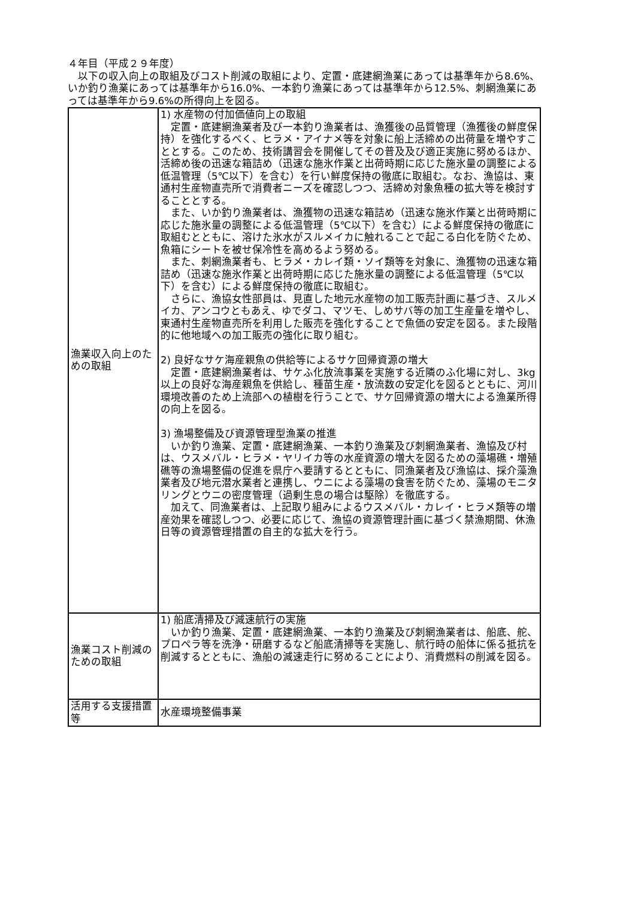４年目（平成２９年度）
　以下の収入向上の取組及びコスト削減の取組により、定置・底建網漁業にあっては基準年から8.6%、いか釣り漁業にあっては基準年から16.0%、一本釣り漁業にあっては基準年から12.5%、刺網漁業にあっては基準年から9.6%の所得向上を図る。
| 漁業収入向上のための取組 | 1) 水産物の付加価値向上の取組 定置・底建網漁業者及び一本釣り漁業者は、漁獲後の品質管理（漁獲後の鮮度保持）を強化するべく、ヒラメ・アイナメ等を対象に船上活締めの出荷量を増やすこととする。このため、技術講習会を開催してその普及及び適正実施に努めるほか、活締め後の迅速な箱詰め（迅速な施氷作業と出荷時期に応じた施氷量の調整による低温管理（5℃以下）を含む）を行い鮮度保持の徹底に取組む。なお、漁協は、東通村生産物直売所で消費者ニーズを確認しつつ、活締め対象魚種の拡大等を検討することとする。 また、いか釣り漁業者は、漁獲物の迅速な箱詰め（迅速な施氷作業と出荷時期に応じた施氷量の調整による低温管理（5℃以下）を含む）による鮮度保持の徹底に取組むとともに、溶けた氷水がスルメイカに触れることで起こる白化を防ぐため、魚箱にシートを被せ保冷性を高めるよう努める。 また、刺網漁業者も、ヒラメ・カレイ類・ソイ類等を対象に、漁獲物の迅速な箱詰め（迅速な施氷作業と出荷時期に応じた施氷量の調整による低温管理（5℃以下）を含む）による鮮度保持の徹底に取組む。 さらに、漁協女性部員は、見直した地元水産物の加工販売計画に基づき、スルメイカ、アンコウともあえ、ゆでダコ、マツモ、しめサバ等の加工生産量を増やし、東通村生産物直売所を利用した販売を強化することで魚価の安定を図る。また段階的に他地域への加工販売の強化に取り組む。 2) 良好なサケ海産親魚の供給等によるサケ回帰資源の増大 定置・底建網漁業者は、サケふ化放流事業を実施する近隣のふ化場に対し、3kg以上の良好な海産親魚を供給し、種苗生産・放流数の安定化を図るとともに、河川環境改善のため上流部への植樹を行うことで、サケ回帰資源の増大による漁業所得の向上を図る。 3) 漁場整備及び資源管理型漁業の推進 いか釣り漁業、定置・底建網漁業、一本釣り漁業及び刺網漁業者、漁協及び村は、ウスメバル・ヒラメ・ヤリイカ等の水産資源の増大を図るための藻場礁・増殖礁等の漁場整備の促進を県庁へ要請するとともに、同漁業者及び漁協は、採介藻漁業者及び地元潜水業者と連携し、ウニによる藻場の食害を防ぐため、藻場のモニタリングとウニの密度管理（過剰生息の場合は駆除）を徹底する。 加えて、同漁業者は、上記取り組みによるウスメバル・カレイ・ヒラメ類等の増産効果を確認しつつ、必要に応じて、漁協の資源管理計画に基づく禁漁期間、休漁日等の資源管理措置の自主的な拡大を行う。 |
| 漁業コスト削減のための取組 | 1) 船底清掃及び減速航行の実施 いか釣り漁業、定置・底建網漁業、一本釣り漁業及び刺網漁業者は、船底、舵、プロペラ等を洗浄・研磨するなど船底清掃等を実施し、航行時の船体に係る抵抗を削減するとともに、漁船の減速走行に努めることにより、消費燃料の削減を図る。 |
| 活用する支援措置等 | 水産環境整備事業 |